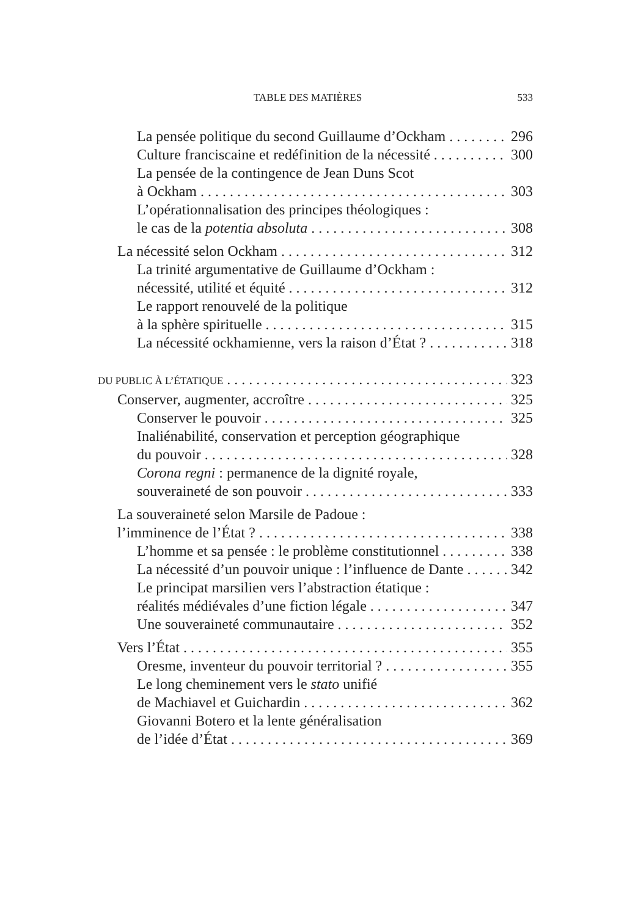TABLE DES MATIÈRES 533
La pensée politique du second Guillaume d’Ockham 296
Culture franciscaine et redéfinition de la nécessité 300
La pensée de la contingence de Jean Duns Scot
à Ockham 303
L’opérationnalisation des principes théologiques :
le cas de la potentia absoluta 308
La nécessité selon Ockham 312
La trinité argumentative de Guillaume d’Ockham :
nécessité, utilité et équité 312
Le rapport renouvelé de la politique
à la sphère spirituelle 315
La nécessité ockhamienne, vers la raison d’État ? 318
DU PUBLIC À L’ÉTATIQUE 323
Conserver, augmenter, accroître 325
Conserver le pouvoir 325
Inaliénabilité, conservation et perception géographique
du pouvoir 328
Corona regni : permanence de la dignité royale,
souveraineté de son pouvoir 333
La souveraineté selon Marsile de Padoue :
l’imminence de l’État ? 338
L’homme et sa pensée : le problème constitutionnel 338
La nécessité d’un pouvoir unique : l’influence de Dante 342
Le principat marsilien vers l’abstraction étatique :
réalités médiévales d’une fiction légale 347
Une souveraineté communautaire 352
Vers l’État 355
Oresme, inventeur du pouvoir territorial ? 355
Le long cheminement vers le stato unifié
de Machiavel et Guichardin 362
Giovanni Botero et la lente généralisation
de l’idée d’État 369